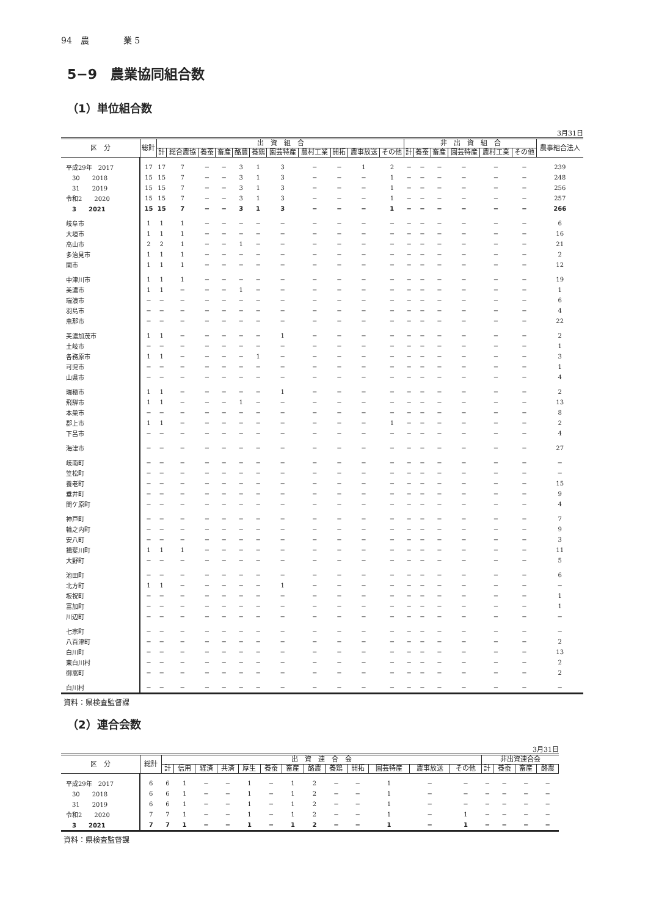94　農　　　　業 5
5−9　農業協同組合数
（1）単位組合数
3月31日
| 区 分 | 総計 | 出 資 組 合 | | | | | | | | | | | 非 出 資 組 合 | | | | | | 農事組合法人 |
| --- | --- | --- | --- | --- | --- | --- | --- | --- | --- | --- | --- | --- | --- | --- | --- | --- | --- | --- | --- |
| | | 計 | 総合農協 | 養蚕 | 畜産 | 酪農 | 養鶏 | 園芸特産 | 農村工業 | 開拓 | 農事放送 | その他 | 計 | 養蚕 | 畜産 | 園芸特産 | 農村工業 | その他 | |
| 平成29年 2017 | 17 | 17 | 7 | − | − | 3 | 1 | 3 | − | − | 1 | 2 | − | − | − | − | − | − | 239 |
| 30 2018 | 15 | 15 | 7 | − | − | 3 | 1 | 3 | − | − | − | 1 | − | − | − | − | − | − | 248 |
| 31 2019 | 15 | 15 | 7 | − | − | 3 | 1 | 3 | − | − | − | 1 | − | − | − | − | − | − | 256 |
| 令和2 2020 | 15 | 15 | 7 | − | − | 3 | 1 | 3 | − | − | − | 1 | − | − | − | − | − | − | 257 |
| 3 2021 | 15 | 15 | 7 | − | − | 3 | 1 | 3 | − | − | − | 1 | − | − | − | − | − | − | 266 |
| 岐阜市 | 1 | 1 | 1 | − | − | − | − | − | − | − | − | − | − | − | − | − | − | − | 6 |
| 大垣市 | 1 | 1 | 1 | − | − | − | − | − | − | − | − | − | − | − | − | − | − | − | 16 |
| 高山市 | 2 | 2 | 1 | − | − | 1 | − | − | − | − | − | − | − | − | − | − | − | − | 21 |
| 多治見市 | 1 | 1 | 1 | − | − | − | − | − | − | − | − | − | − | − | − | − | − | − | 2 |
| 関市 | 1 | 1 | 1 | − | − | − | − | − | − | − | − | − | − | − | − | − | − | − | 12 |
| 中津川市 | 1 | 1 | 1 | − | − | − | − | − | − | − | − | − | − | − | − | − | − | − | 19 |
| 美濃市 | 1 | 1 | − | − | − | 1 | − | − | − | − | − | − | − | − | − | − | − | − | 1 |
| 瑞浪市 | − | − | − | − | − | − | − | − | − | − | − | − | − | − | − | − | − | − | 6 |
| 羽島市 | − | − | − | − | − | − | − | − | − | − | − | − | − | − | − | − | − | − | 4 |
| 恵那市 | − | − | − | − | − | − | − | − | − | − | − | − | − | − | − | − | − | − | 22 |
| 美濃加茂市 | 1 | 1 | − | − | − | − | − | 1 | − | − | − | − | − | − | − | − | − | − | 2 |
| 土岐市 | − | − | − | − | − | − | − | − | − | − | − | − | − | − | − | − | − | − | 1 |
| 各務原市 | 1 | 1 | − | − | − | − | 1 | − | − | − | − | − | − | − | − | − | − | − | 3 |
| 可児市 | − | − | − | − | − | − | − | − | − | − | − | − | − | − | − | − | − | − | 1 |
| 山県市 | − | − | − | − | − | − | − | − | − | − | − | − | − | − | − | − | − | − | 4 |
| 瑞穂市 | 1 | 1 | − | − | − | − | − | 1 | − | − | − | − | − | − | − | − | − | − | 2 |
| 飛騨市 | 1 | 1 | − | − | − | 1 | − | − | − | − | − | − | − | − | − | − | − | − | 13 |
| 本巣市 | − | − | − | − | − | − | − | − | − | − | − | − | − | − | − | − | − | − | 8 |
| 郡上市 | 1 | 1 | − | − | − | − | − | − | − | − | − | 1 | − | − | − | − | − | − | 2 |
| 下呂市 | − | − | − | − | − | − | − | − | − | − | − | − | − | − | − | − | − | − | 4 |
| 海津市 | − | − | − | − | − | − | − | − | − | − | − | − | − | − | − | − | − | − | 27 |
| 岐南町 | − | − | − | − | − | − | − | − | − | − | − | − | − | − | − | − | − | − | − |
| 笠松町 | − | − | − | − | − | − | − | − | − | − | − | − | − | − | − | − | − | − | − |
| 養老町 | − | − | − | − | − | − | − | − | − | − | − | − | − | − | − | − | − | − | 15 |
| 垂井町 | − | − | − | − | − | − | − | − | − | − | − | − | − | − | − | − | − | − | 9 |
| 関ケ原町 | − | − | − | − | − | − | − | − | − | − | − | − | − | − | − | − | − | − | 4 |
| 神戸町 | − | − | − | − | − | − | − | − | − | − | − | − | − | − | − | − | − | − | 7 |
| 輪之内町 | − | − | − | − | − | − | − | − | − | − | − | − | − | − | − | − | − | − | 9 |
| 安八町 | − | − | − | − | − | − | − | − | − | − | − | − | − | − | − | − | − | − | 3 |
| 揖斐川町 | 1 | 1 | 1 | − | − | − | − | − | − | − | − | − | − | − | − | − | − | − | 11 |
| 大野町 | − | − | − | − | − | − | − | − | − | − | − | − | − | − | − | − | − | − | 5 |
| 池田町 | − | − | − | − | − | − | − | − | − | − | − | − | − | − | − | − | − | − | 6 |
| 北方町 | 1 | 1 | − | − | − | − | − | 1 | − | − | − | − | − | − | − | − | − | − | − |
| 坂祝町 | − | − | − | − | − | − | − | − | − | − | − | − | − | − | − | − | − | − | 1 |
| 富加町 | − | − | − | − | − | − | − | − | − | − | − | − | − | − | − | − | − | − | 1 |
| 川辺町 | − | − | − | − | − | − | − | − | − | − | − | − | − | − | − | − | − | − | − |
| 七宗町 | − | − | − | − | − | − | − | − | − | − | − | − | − | − | − | − | − | − | − |
| 八百津町 | − | − | − | − | − | − | − | − | − | − | − | − | − | − | − | − | − | − | 2 |
| 白川町 | − | − | − | − | − | − | − | − | − | − | − | − | − | − | − | − | − | − | 13 |
| 東白川村 | − | − | − | − | − | − | − | − | − | − | − | − | − | − | − | − | − | − | 2 |
| 御嵩町 | − | − | − | − | − | − | − | − | − | − | − | − | − | − | − | − | − | − | 2 |
| 白川村 | − | − | − | − | − | − | − | − | − | − | − | − | − | − | − | − | − | − | − |
資料：県検査監督課
（2）連合会数
3月31日
| 区 分 | 総計 | 出 資 連 合 会 | | | | | | | | | | | | | 非出資連合会 | | | |
| --- | --- | --- | --- | --- | --- | --- | --- | --- | --- | --- | --- | --- | --- | --- | --- | --- | --- | --- |
| | | 計 | 信用 | 経済 | 共済 | 厚生 | 養蚕 | 畜産 | 酪農 | 養鶏 | 開拓 | 園芸特産 | 農事放送 | その他 | 計 | 養蚕 | 畜産 | 酪農 |
| 平成29年 2017 | 6 | 6 | 1 | − | − | 1 | − | 1 | 2 | − | − | 1 | − | − | − | − | − | − |
| 30 2018 | 6 | 6 | 1 | − | − | 1 | − | 1 | 2 | − | − | 1 | − | − | − | − | − | − |
| 31 2019 | 6 | 6 | 1 | − | − | 1 | − | 1 | 2 | − | − | 1 | − | − | − | − | − | − |
| 令和2 2020 | 7 | 7 | 1 | − | − | 1 | − | 1 | 2 | − | − | 1 | − | 1 | − | − | − | − |
| 3 2021 | 7 | 7 | 1 | − | − | 1 | − | 1 | 2 | − | − | 1 | − | 1 | − | − | − | − |
資料：県検査監督課